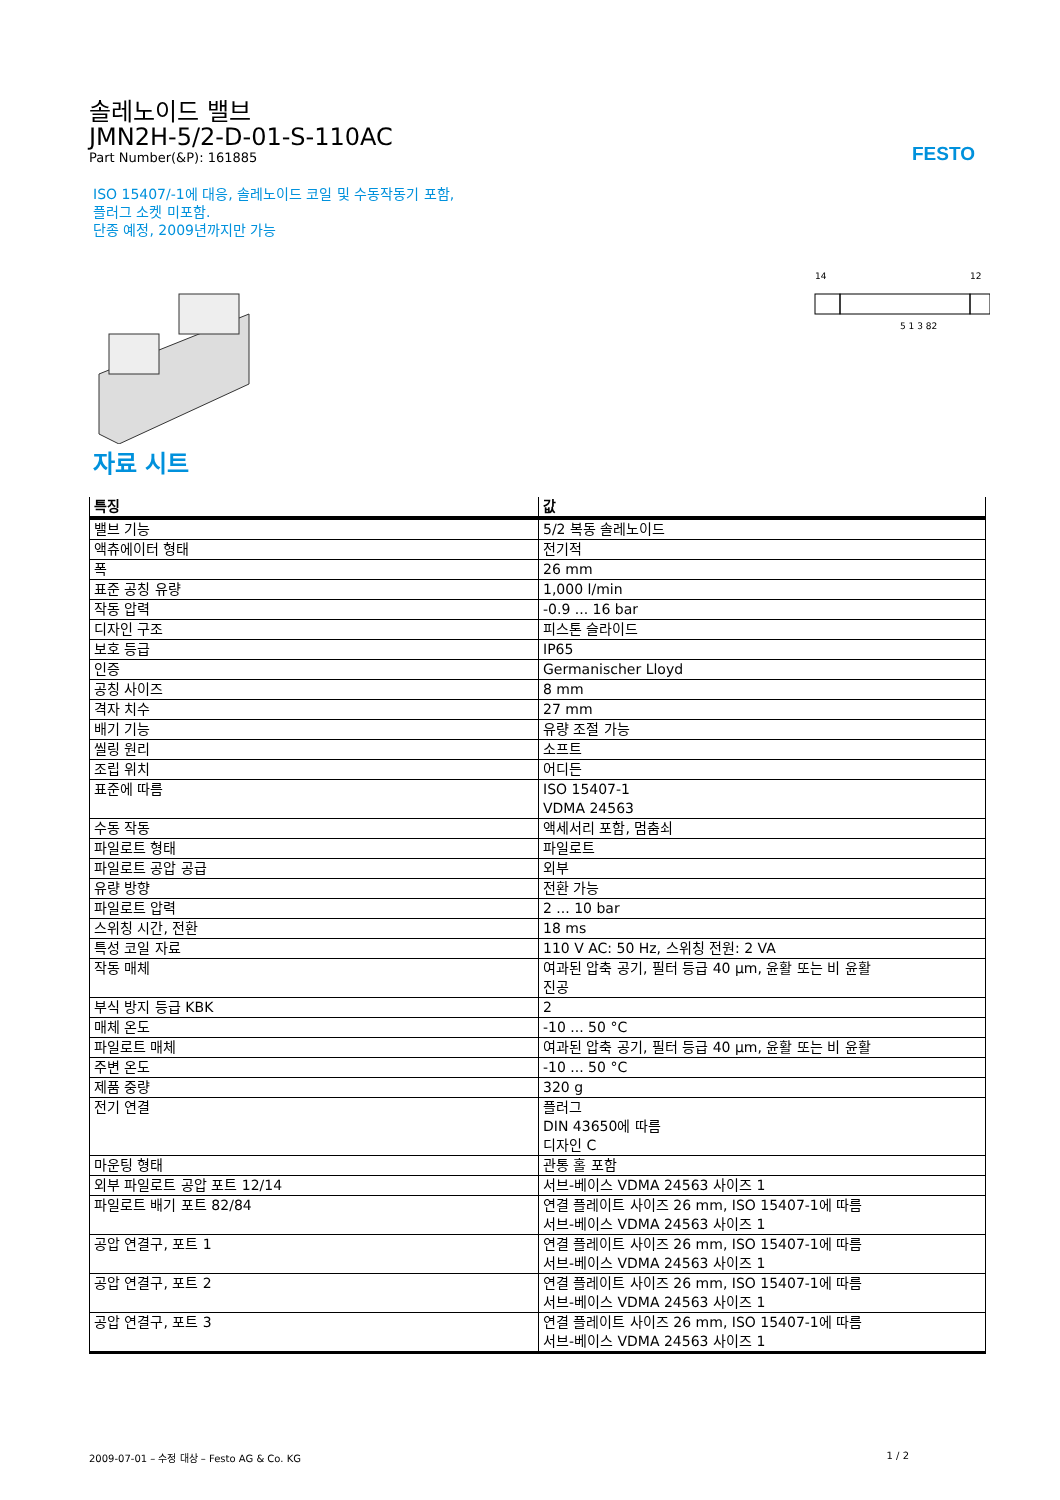FESTO
솔레노이드 밸브
JMN2H-5/2-D-01-S-110AC
Part Number(&P): 161885
ISO 15407/-1에 대응, 솔레노이드 코일 및 수동작동기 포함,
플러그 소켓 미포함.
단종 예정, 2009년까지만 가능
14
12
5 1 3 82
자료 시트
| 특징 | 값 |
| --- | --- |
| 밸브 기능 | 5/2 복동 솔레노이드 |
| 액츄에이터 형태 | 전기적 |
| 폭 | 26 mm |
| 표준 공칭 유량 | 1,000 l/min |
| 작동 압력 | -0.9 ... 16 bar |
| 디자인 구조 | 피스톤 슬라이드 |
| 보호 등급 | IP65 |
| 인증 | Germanischer Lloyd |
| 공칭 사이즈 | 8 mm |
| 격자 치수 | 27 mm |
| 배기 기능 | 유량 조절 가능 |
| 씰링 원리 | 소프트 |
| 조립 위치 | 어디든 |
| 표준에 따름 | ISO 15407-1 VDMA 24563 |
| 수동 작동 | 액세서리 포함, 멈춤쇠 |
| 파일로트 형태 | 파일로트 |
| 파일로트 공압 공급 | 외부 |
| 유량 방향 | 전환 가능 |
| 파일로트 압력 | 2 ... 10 bar |
| 스위칭 시간, 전환 | 18 ms |
| 특성 코일 자료 | 110 V AC: 50 Hz, 스위칭 전원: 2 VA |
| 작동 매체 | 여과된 압축 공기, 필터 등급 40 µm, 윤활 또는 비 윤활 진공 |
| 부식 방지 등급 KBK | 2 |
| 매체 온도 | -10 ... 50 °C |
| 파일로트 매체 | 여과된 압축 공기, 필터 등급 40 µm, 윤활 또는 비 윤활 |
| 주변 온도 | -10 ... 50 °C |
| 제품 중량 | 320 g |
| 전기 연결 | 플러그 DIN 43650에 따름 디자인 C |
| 마운팅 형태 | 관통 홀 포함 |
| 외부 파일로트 공압 포트 12/14 | 서브-베이스 VDMA 24563 사이즈 1 |
| 파일로트 배기 포트 82/84 | 연결 플레이트 사이즈 26 mm, ISO 15407-1에 따름 서브-베이스 VDMA 24563 사이즈 1 |
| 공압 연결구, 포트 1 | 연결 플레이트 사이즈 26 mm, ISO 15407-1에 따름 서브-베이스 VDMA 24563 사이즈 1 |
| 공압 연결구, 포트 2 | 연결 플레이트 사이즈 26 mm, ISO 15407-1에 따름 서브-베이스 VDMA 24563 사이즈 1 |
| 공압 연결구, 포트 3 | 연결 플레이트 사이즈 26 mm, ISO 15407-1에 따름 서브-베이스 VDMA 24563 사이즈 1 |
2009-07-01 – 수정 대상 – Festo AG & Co. KG 1 / 2